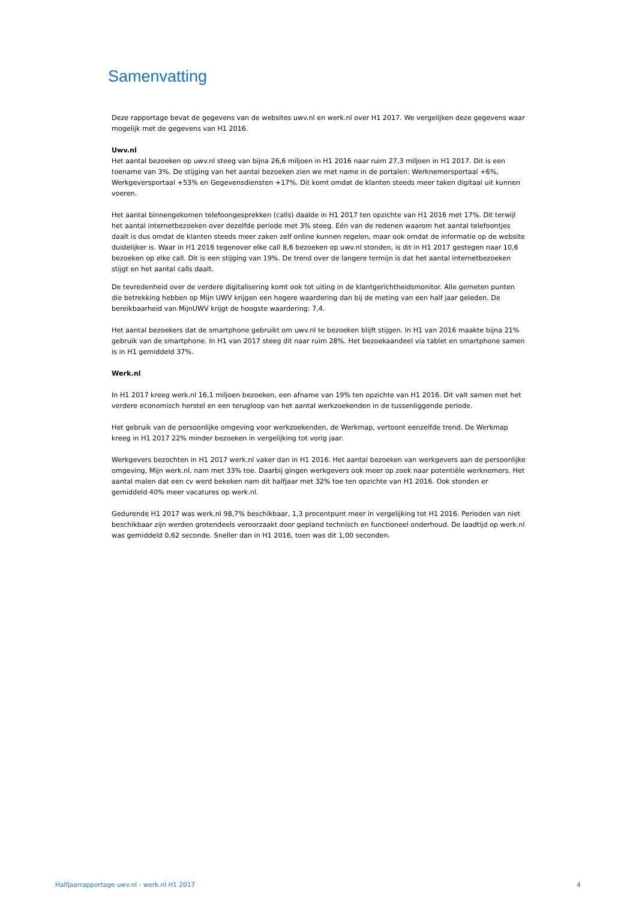Samenvatting
Deze rapportage bevat de gegevens van de websites uwv.nl en werk.nl over H1 2017. We vergelijken deze gegevens waar mogelijk met de gegevens van H1 2016.
Uwv.nl
Het aantal bezoeken op uwv.nl steeg van bijna 26,6 miljoen in H1 2016 naar ruim 27,3 miljoen in H1 2017. Dit is een toename van 3%. De stijging van het aantal bezoeken zien we met name in de portalen: Werknemersportaal +6%, Werkgeversportaal +53% en Gegevensdiensten +17%. Dit komt omdat de klanten steeds meer taken digitaal uit kunnen voeren.
Het aantal binnengekomen telefoongesprekken (calls) daalde in H1 2017 ten opzichte van H1 2016 met 17%. Dit terwijl het aantal internetbezoeken over dezelfde periode met 3% steeg. Eén van de redenen waarom het aantal telefoontjes daalt is dus omdat de klanten steeds meer zaken zelf online kunnen regelen, maar ook omdat de informatie op de website duidelijker is. Waar in H1 2016 tegenover elke call 8,6 bezoeken op uwv.nl stonden, is dit in H1 2017 gestegen naar 10,6 bezoeken op elke call. Dit is een stijging van 19%. De trend over de langere termijn is dat het aantal internetbezoeken stijgt en het aantal calls daalt.
De tevredenheid over de verdere digitalisering komt ook tot uiting in de klantgerichtheidsmonitor. Alle gemeten punten die betrekking hebben op Mijn UWV krijgen een hogere waardering dan bij de meting van een half jaar geleden. De bereikbaarheid van MijnUWV krijgt de hoogste waardering: 7,4.
Het aantal bezoekers dat de smartphone gebruikt om uwv.nl te bezoeken blijft stijgen. In H1 van 2016 maakte bijna 21% gebruik van de smartphone. In H1 van 2017 steeg dit naar ruim 28%. Het bezoekaandeel via tablet en smartphone samen is in H1 gemiddeld 37%.
Werk.nl
In H1 2017 kreeg werk.nl 16,1 miljoen bezoeken, een afname van 19% ten opzichte van H1 2016. Dit valt samen met het verdere economisch herstel en een terugloop van het aantal werkzoekenden in de tussenliggende periode.
Het gebruik van de persoonlijke omgeving voor werkzoekenden, de Werkmap, vertoont eenzelfde trend. De Werkmap kreeg in H1 2017 22% minder bezoeken in vergelijking tot vorig jaar.
Werkgevers bezochten in H1 2017 werk.nl vaker dan in H1 2016. Het aantal bezoeken van werkgevers aan de persoonlijke omgeving, Mijn werk.nl, nam met 33% toe. Daarbij gingen werkgevers ook meer op zoek naar potentiële werknemers. Het aantal malen dat een cv werd bekeken nam dit halfjaar met 32% toe ten opzichte van H1 2016. Ook stonden er gemiddeld 40% meer vacatures op werk.nl.
Gedurende H1 2017 was werk.nl 98,7% beschikbaar, 1,3 procentpunt meer in vergelijking tot H1 2016. Perioden van niet beschikbaar zijn werden grotendeels veroorzaakt door gepland technisch en functioneel onderhoud. De laadtijd op werk.nl was gemiddeld 0,62 seconde. Sneller dan in H1 2016, toen was dit 1,00 seconden.
Halfjaarrapportage uwv.nl - werk.nl H1 2017 4